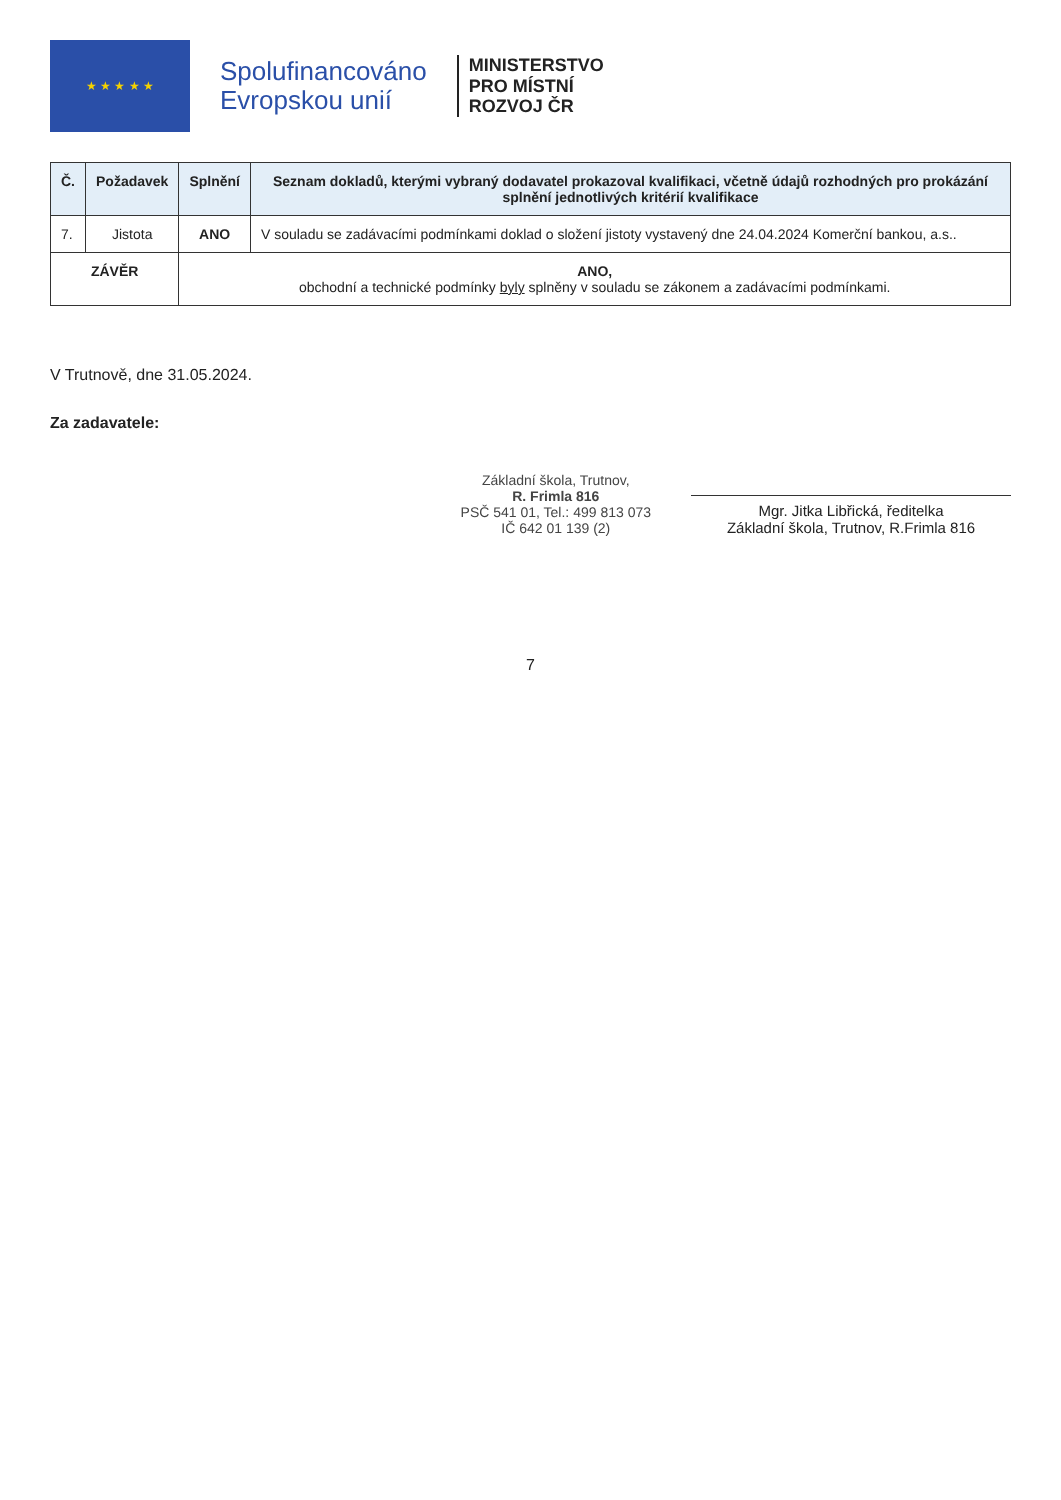★ ★ ★ ★ ★
Spolufinancováno
Evropskou unií
MINISTERSTVO
PRO MÍSTNÍ
ROZVOJ ČR
| Č. | Požadavek | Splnění | Seznam dokladů, kterými vybraný dodavatel prokazoval kvalifikaci, včetně údajů rozhodných pro prokázání splnění jednotlivých kritérií kvalifikace |
| --- | --- | --- | --- |
| 7. | Jistota | ANO | V souladu se zadávacími podmínkami doklad o složení jistoty vystavený dne 24.04.2024 Komerční bankou, a.s.. |
| ZÁVĚR | | ANO, obchodní a technické podmínky byly splněny v souladu se zákonem a zadávacími podmínkami. | |
V Trutnově, dne 31.05.2024.
Za zadavatele:
Základní škola, Trutnov,
R. Frimla 816
PSČ 541 01, Tel.: 499 813 073
IČ 642 01 139 (2)
Mgr. Jitka Libřická, ředitelka
Základní škola, Trutnov, R.Frimla 816
7